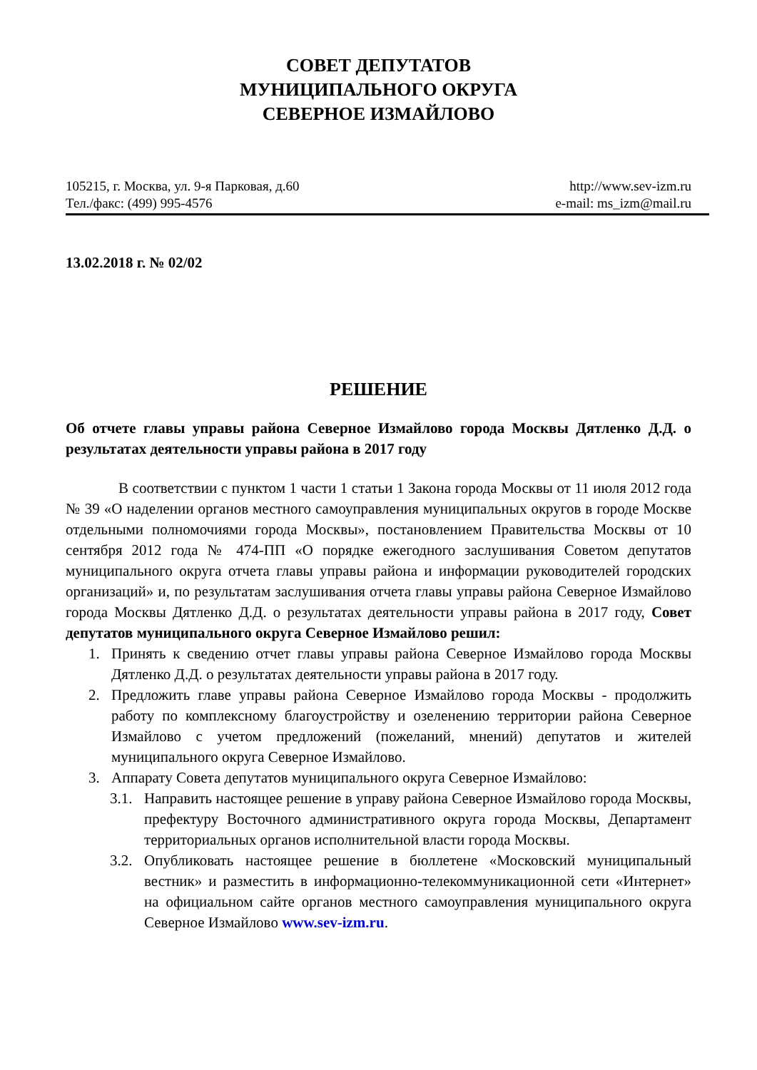СОВЕТ ДЕПУТАТОВ
МУНИЦИПАЛЬНОГО ОКРУГА
СЕВЕРНОЕ ИЗМАЙЛОВО
105215, г. Москва, ул. 9-я Парковая, д.60
Тел./факс: (499) 995-4576
http://www.sev-izm.ru
e-mail: ms_izm@mail.ru
13.02.2018 г. № 02/02
РЕШЕНИЕ
Об отчете главы управы района Северное Измайлово города Москвы Дятленко Д.Д. о результатах деятельности управы района в 2017 году
В соответствии с пунктом 1 части 1 статьи 1 Закона города Москвы от 11 июля 2012 года № 39 «О наделении органов местного самоуправления муниципальных округов в городе Москве отдельными полномочиями города Москвы», постановлением Правительства Москвы от 10 сентября 2012 года № 474-ПП «О порядке ежегодного заслушивания Советом депутатов муниципального округа отчета главы управы района и информации руководителей городских организаций» и, по результатам заслушивания отчета главы управы района Северное Измайлово города Москвы Дятленко Д.Д. о результатах деятельности управы района в 2017 году, Совет депутатов муниципального округа Северное Измайлово решил:
1. Принять к сведению отчет главы управы района Северное Измайлово города Москвы Дятленко Д.Д. о результатах деятельности управы района в 2017 году.
2. Предложить главе управы района Северное Измайлово города Москвы - продолжить работу по комплексному благоустройству и озеленению территории района Северное Измайлово с учетом предложений (пожеланий, мнений) депутатов и жителей муниципального округа Северное Измайлово.
3. Аппарату Совета депутатов муниципального округа Северное Измайлово:
3.1.
Направить настоящее решение в управу района Северное Измайлово города Москвы, префектуру Восточного административного округа города Москвы, Департамент территориальных органов исполнительной власти города Москвы.
3.2.
Опубликовать настоящее решение в бюллетене «Московский муниципальный вестник» и разместить в информационно-телекоммуникационной сети «Интернет» на официальном сайте органов местного самоуправления муниципального округа Северное Измайлово www.sev-izm.ru.